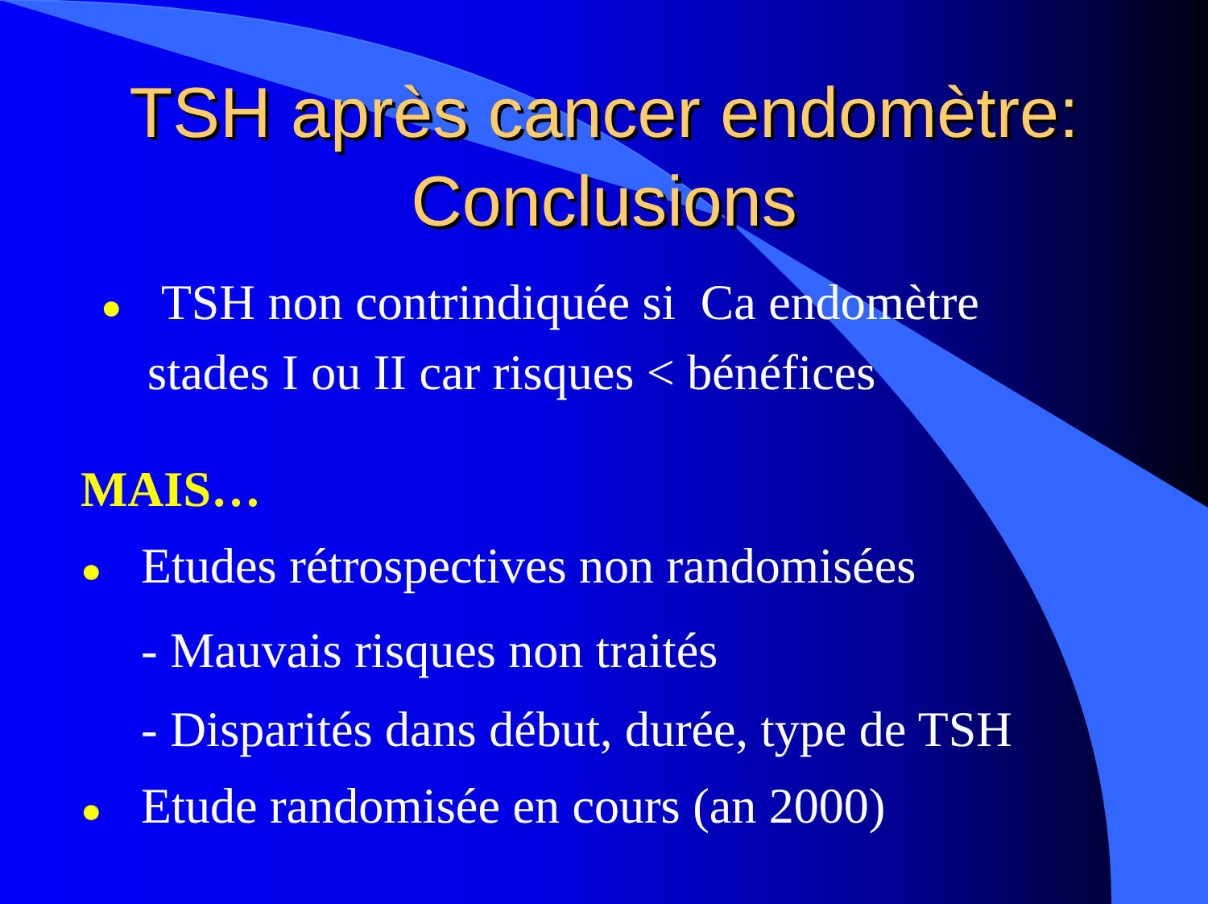TSH après cancer endomètre:
Conclusions
● TSH non contrindiquée si Ca endomètre
stades I ou II car risques < bénéfices
MAIS…
● Etudes rétrospectives non randomisées
- Mauvais risques non traités
- Disparités dans début, durée, type de TSH
● Etude randomisée en cours (an 2000)